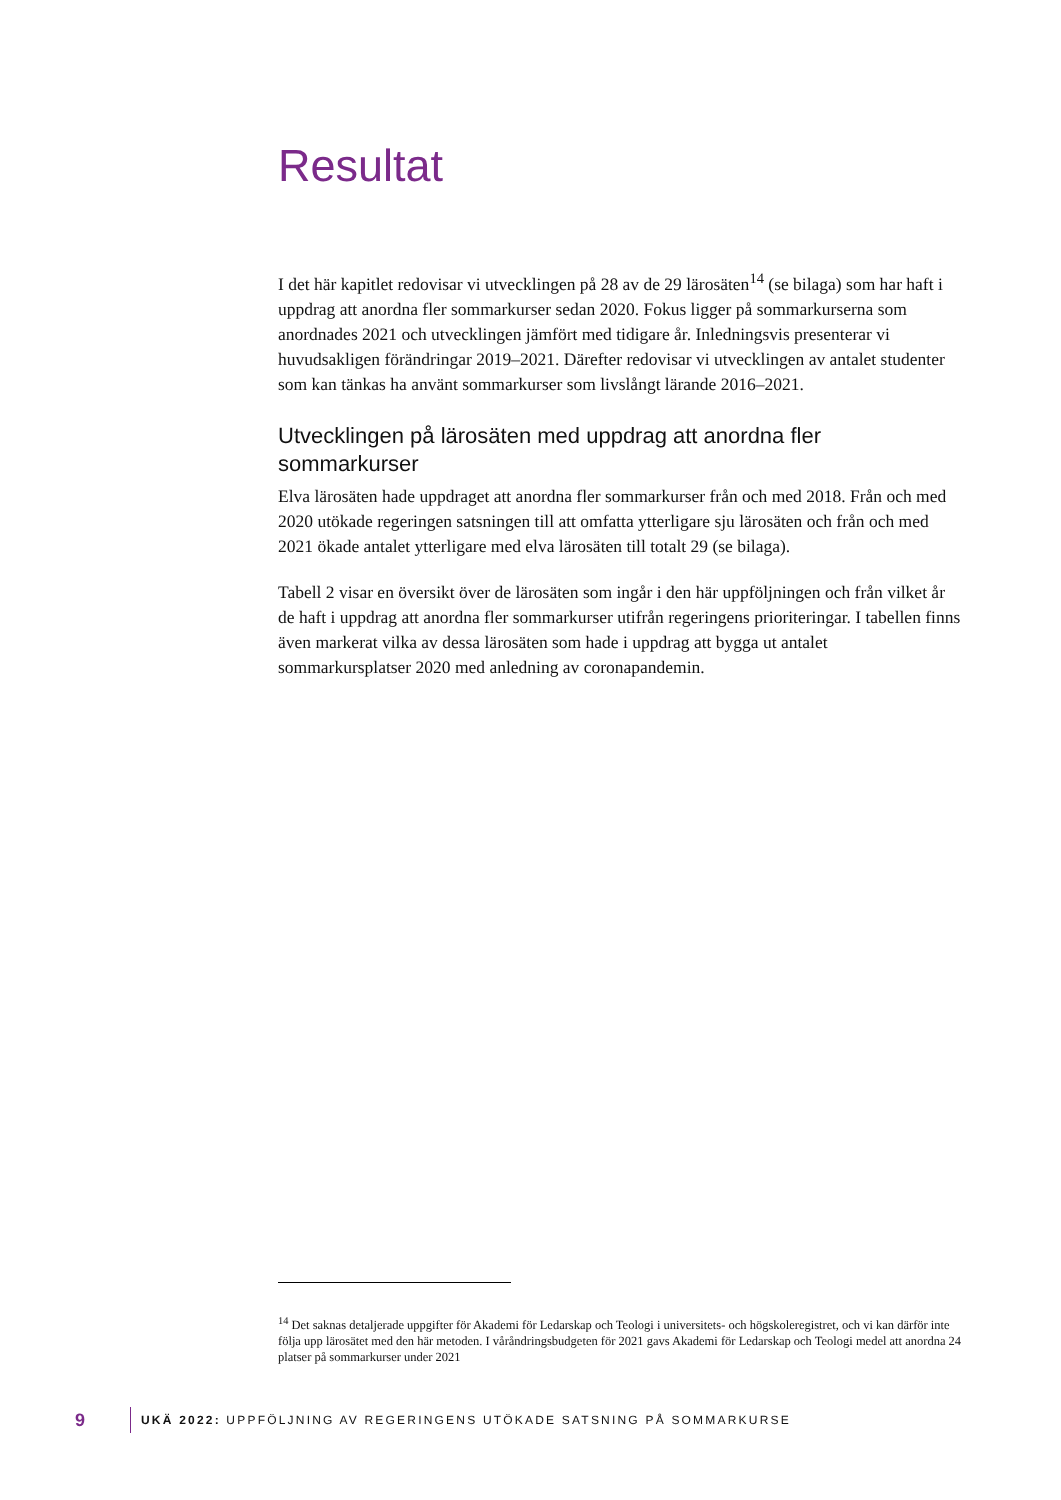Resultat
I det här kapitlet redovisar vi utvecklingen på 28 av de 29 lärosäten<sup>14</sup> (se bilaga) som har haft i uppdrag att anordna fler sommarkurser sedan 2020. Fokus ligger på sommarkurserna som anordnades 2021 och utvecklingen jämfört med tidigare år. Inledningsvis presenterar vi huvudsakligen förändringar 2019–2021. Därefter redovisar vi utvecklingen av antalet studenter som kan tänkas ha använt sommarkurser som livslångt lärande 2016–2021.
Utvecklingen på lärosäten med uppdrag att anordna fler sommarkurser
Elva lärosäten hade uppdraget att anordna fler sommarkurser från och med 2018. Från och med 2020 utökade regeringen satsningen till att omfatta ytterligare sju lärosäten och från och med 2021 ökade antalet ytterligare med elva lärosäten till totalt 29 (se bilaga).
Tabell 2 visar en översikt över de lärosäten som ingår i den här uppföljningen och från vilket år de haft i uppdrag att anordna fler sommarkurser utifrån regeringens prioriteringar. I tabellen finns även markerat vilka av dessa lärosäten som hade i uppdrag att bygga ut antalet sommarkursplatser 2020 med anledning av coronapandemin.
<sup>14</sup> Det saknas detaljerade uppgifter för Akademi för Ledarskap och Teologi i universitets- och högskoleregistret, och vi kan därför inte följa upp lärosätet med den här metoden. I våråndringsbudgeten för 2021 gavs Akademi för Ledarskap och Teologi medel att anordna 24 platser på sommarkurser under 2021
9 UKÄ 2022: UPPFÖLJNING AV REGERINGENS UTÖKADE SATSNING PÅ SOMMARKURSE